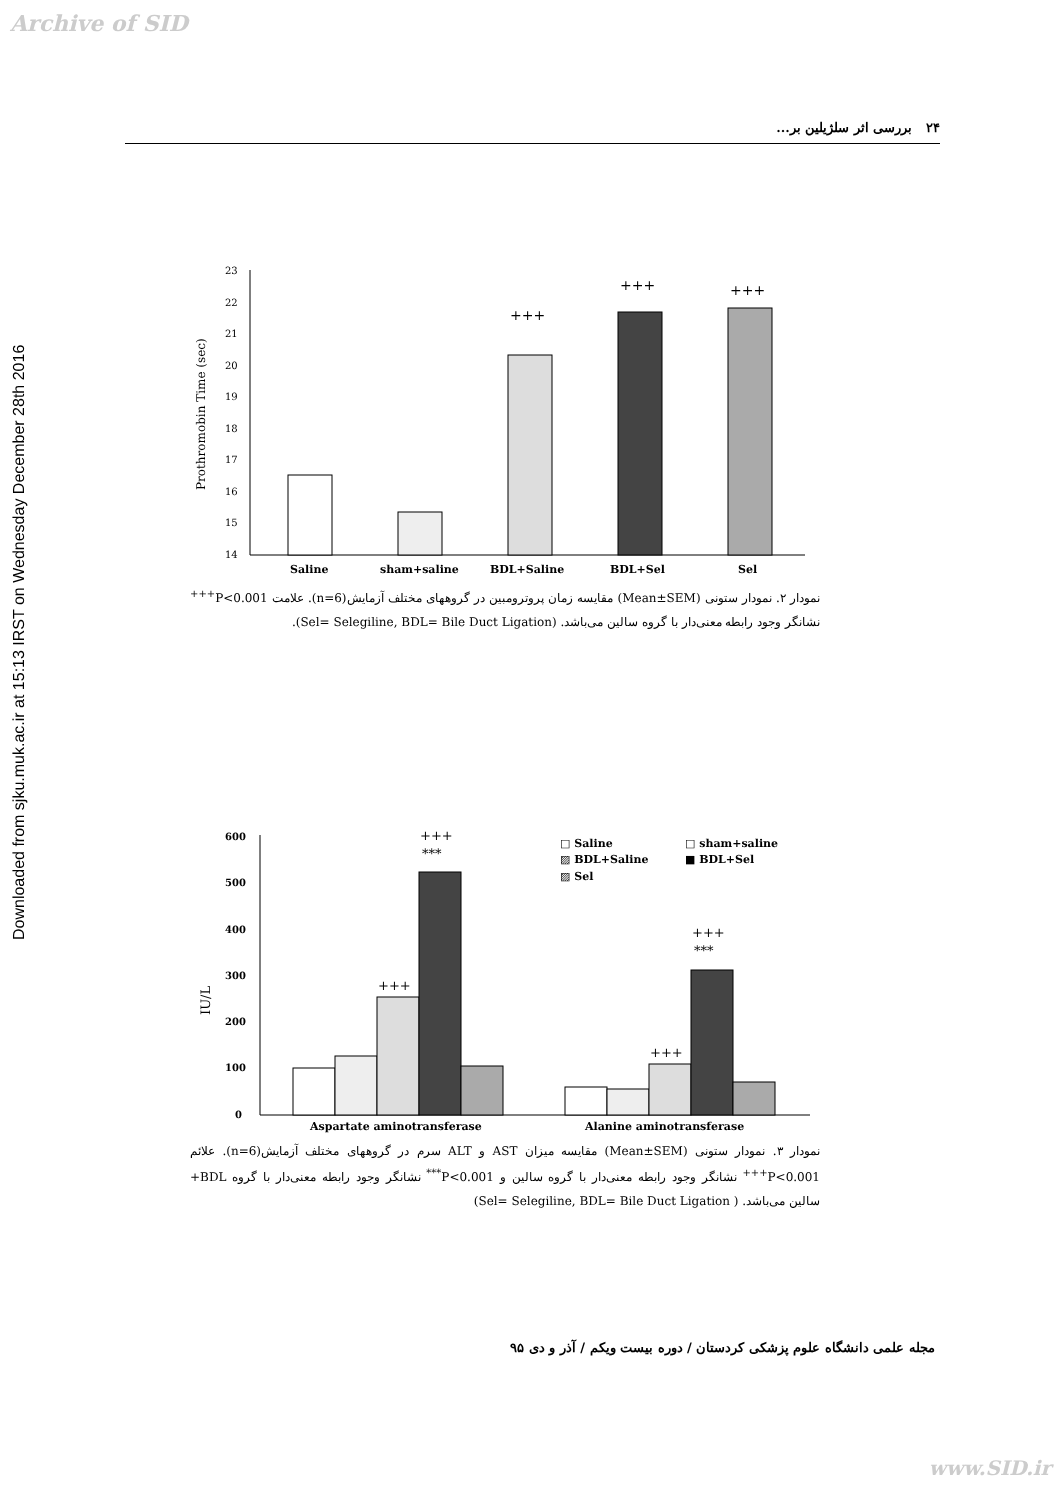Archive of SID
Downloaded from sjku.muk.ac.ir at 15:13 IRST on Wednesday December 28th 2016
۲۴ بررسی اثر سلژیلین بر...
Prothromobin Time (sec)
23
22
21
20
19
18
17
16
15
14
+++
+++
+++
Saline
sham+saline
BDL+Saline
BDL+Sel
Sel
نمودار ۲. نمودار ستونی (Mean±SEM) مقایسه زمان پروترومبین در گروههای مختلف آزمایش(n=6). علامت P<0.001<sup>+++</sup> نشانگر وجود رابطه معنی‌دار با گروه سالین می‌باشد. (Sel= Selegiline, BDL= Bile Duct Ligation).
IU/L
600
500
400
300
200
100
0
+++
***
+++
+++
***
+++
□ Saline
□ sham+saline
▨ BDL+Saline
■ BDL+Sel
▨ Sel
Aspartate aminotransferase
Alanine aminotransferase
نمودار ۳. نمودار ستونی (Mean±SEM) مقایسه میزان AST و ALT سرم در گروههای مختلف آزمایش(n=6). علائم P<0.001<sup>+++</sup> نشانگر وجود رابطه معنی‌دار با گروه سالین و P<0.001<sup>***</sup> نشانگر وجود رابطه معنی‌دار با گروه BDL+ سالین می‌باشد. ( Sel= Selegiline, BDL= Bile Duct Ligation)
مجله علمی دانشگاه علوم پزشکی کردستان / دوره بیست ویکم / آذر و دی ۹۵
www.SID.ir